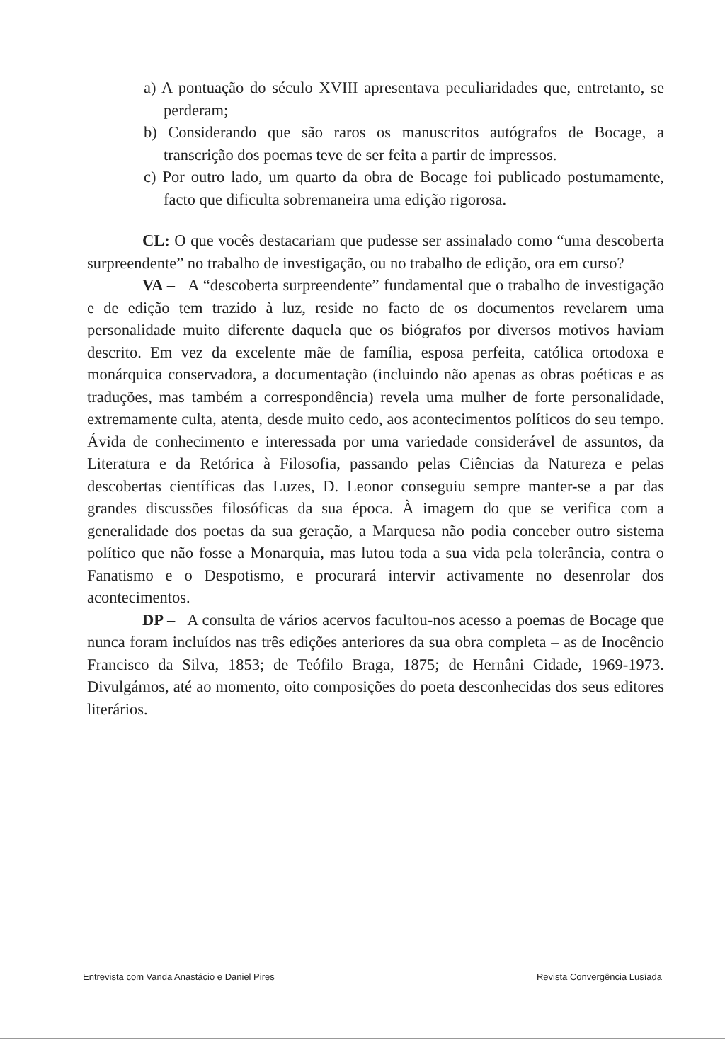a) A pontuação do século XVIII apresentava peculiaridades que, entretanto, se perderam;
b) Considerando que são raros os manuscritos autógrafos de Bocage, a transcrição dos poemas teve de ser feita a partir de impressos.
c) Por outro lado, um quarto da obra de Bocage foi publicado postumamente, facto que dificulta sobremaneira uma edição rigorosa.
CL: O que vocês destacariam que pudesse ser assinalado como “uma descoberta surpreendente” no trabalho de investigação, ou no trabalho de edição, ora em curso?
VA – A “descoberta surpreendente” fundamental que o trabalho de investigação e de edição tem trazido à luz, reside no facto de os documentos revelarem uma personalidade muito diferente daquela que os biógrafos por diversos motivos haviam descrito. Em vez da excelente mãe de família, esposa perfeita, católica ortodoxa e monárquica conservadora, a documentação (incluindo não apenas as obras poéticas e as traduções, mas também a correspondência) revela uma mulher de forte personalidade, extremamente culta, atenta, desde muito cedo, aos acontecimentos políticos do seu tempo. Ávida de conhecimento e interessada por uma variedade considerável de assuntos, da Literatura e da Retórica à Filosofia, passando pelas Ciências da Natureza e pelas descobertas científicas das Luzes, D. Leonor conseguiu sempre manter-se a par das grandes discussões filosóficas da sua época. À imagem do que se verifica com a generalidade dos poetas da sua geração, a Marquesa não podia conceber outro sistema político que não fosse a Monarquia, mas lutou toda a sua vida pela tolerância, contra o Fanatismo e o Despotismo, e procurará intervir activamente no desenrolar dos acontecimentos.
DP – A consulta de vários acervos facultou-nos acesso a poemas de Bocage que nunca foram incluídos nas três edições anteriores da sua obra completa – as de Inocêncio Francisco da Silva, 1853; de Teófilo Braga, 1875; de Hernâni Cidade, 1969-1973. Divulgámos, até ao momento, oito composições do poeta desconhecidas dos seus editores literários.
Entrevista com Vanda Anastácio e Daniel Pires Revista Convergência Lusíada